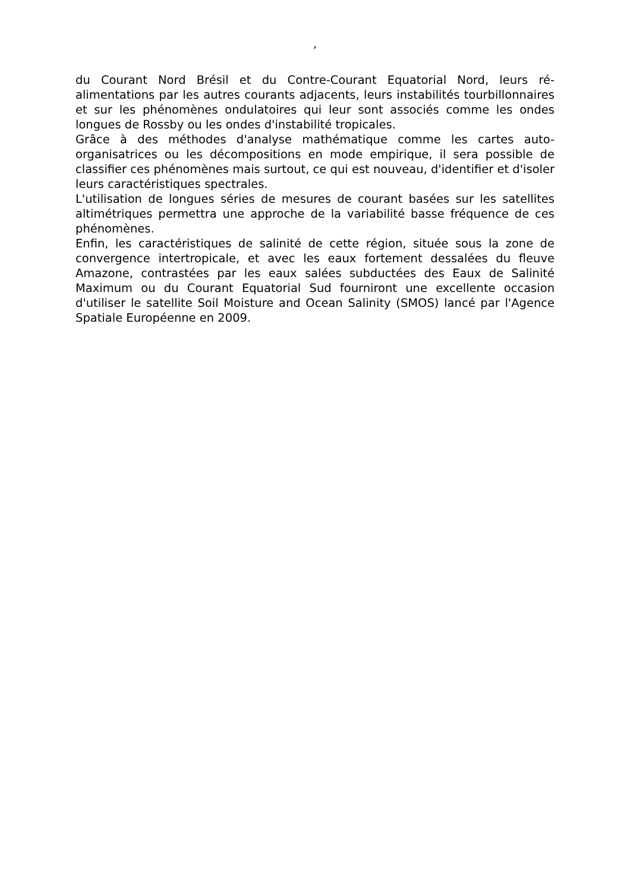,
du Courant Nord Brésil et du Contre-Courant Equatorial Nord, leurs ré-alimentations par les autres courants adjacents, leurs instabilités tourbillonnaires et sur les phénomènes ondulatoires qui leur sont associés comme les ondes longues de Rossby ou les ondes d'instabilité tropicales.
Grâce à des méthodes d'analyse mathématique comme les cartes auto-organisatrices ou les décompositions en mode empirique, il sera possible de classifier ces phénomènes mais surtout, ce qui est nouveau, d'identifier et d'isoler leurs caractéristiques spectrales.
L'utilisation de longues séries de mesures de courant basées sur les satellites altimétriques permettra une approche de la variabilité basse fréquence de ces phénomènes.
Enfin, les caractéristiques de salinité de cette région, située sous la zone de convergence intertropicale, et avec les eaux fortement dessalées du fleuve Amazone, contrastées par les eaux salées subductées des Eaux de Salinité Maximum ou du Courant Equatorial Sud fourniront une excellente occasion d'utiliser le satellite Soil Moisture and Ocean Salinity (SMOS) lancé par l'Agence Spatiale Européenne en 2009.